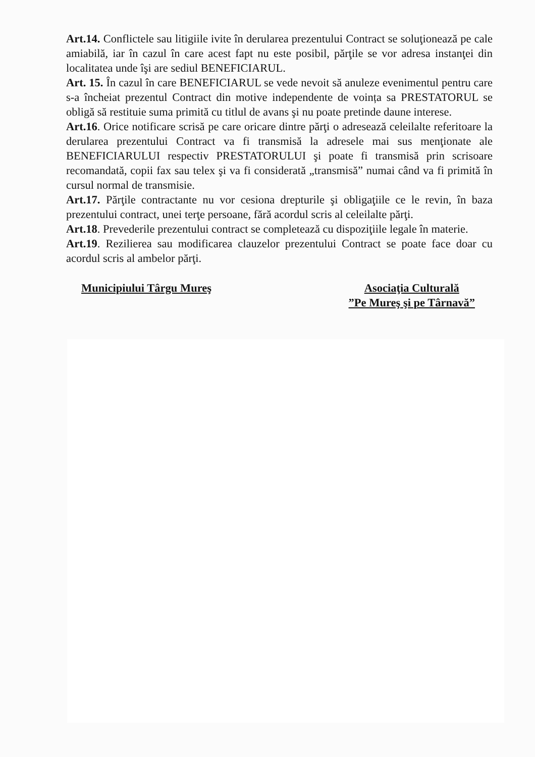Art.14. Conflictele sau litigiile ivite în derularea prezentului Contract se soluţionează pe cale amiabilă, iar în cazul în care acest fapt nu este posibil, părţile se vor adresa instanţei din localitatea unde îşi are sediul BENEFICIARUL.
Art. 15. În cazul în care BENEFICIARUL se vede nevoit să anuleze evenimentul pentru care s-a încheiat prezentul Contract din motive independente de voința sa PRESTATORUL se obligă să restituie suma primită cu titlul de avans şi nu poate pretinde daune interese.
Art.16. Orice notificare scrisă pe care oricare dintre părţi o adresează celeilalte referitoare la derularea prezentului Contract va fi transmisă la adresele mai sus menţionate ale BENEFICIARULUI respectiv PRESTATORULUI şi poate fi transmisă prin scrisoare recomandată, copii fax sau telex şi va fi considerată „transmisă” numai când va fi primită în cursul normal de transmisie.
Art.17. Părţile contractante nu vor cesiona drepturile şi obligaţiile ce le revin, în baza prezentului contract, unei terţe persoane, fără acordul scris al celeilalte părţi.
Art.18. Prevederile prezentului contract se completează cu dispoziţiile legale în materie.
Art.19. Rezilierea sau modificarea clauzelor prezentului Contract se poate face doar cu acordul scris al ambelor părţi.
Municipiului Târgu Mureş Asociaţia Culturală
”Pe Mureş şi pe Târnavă”